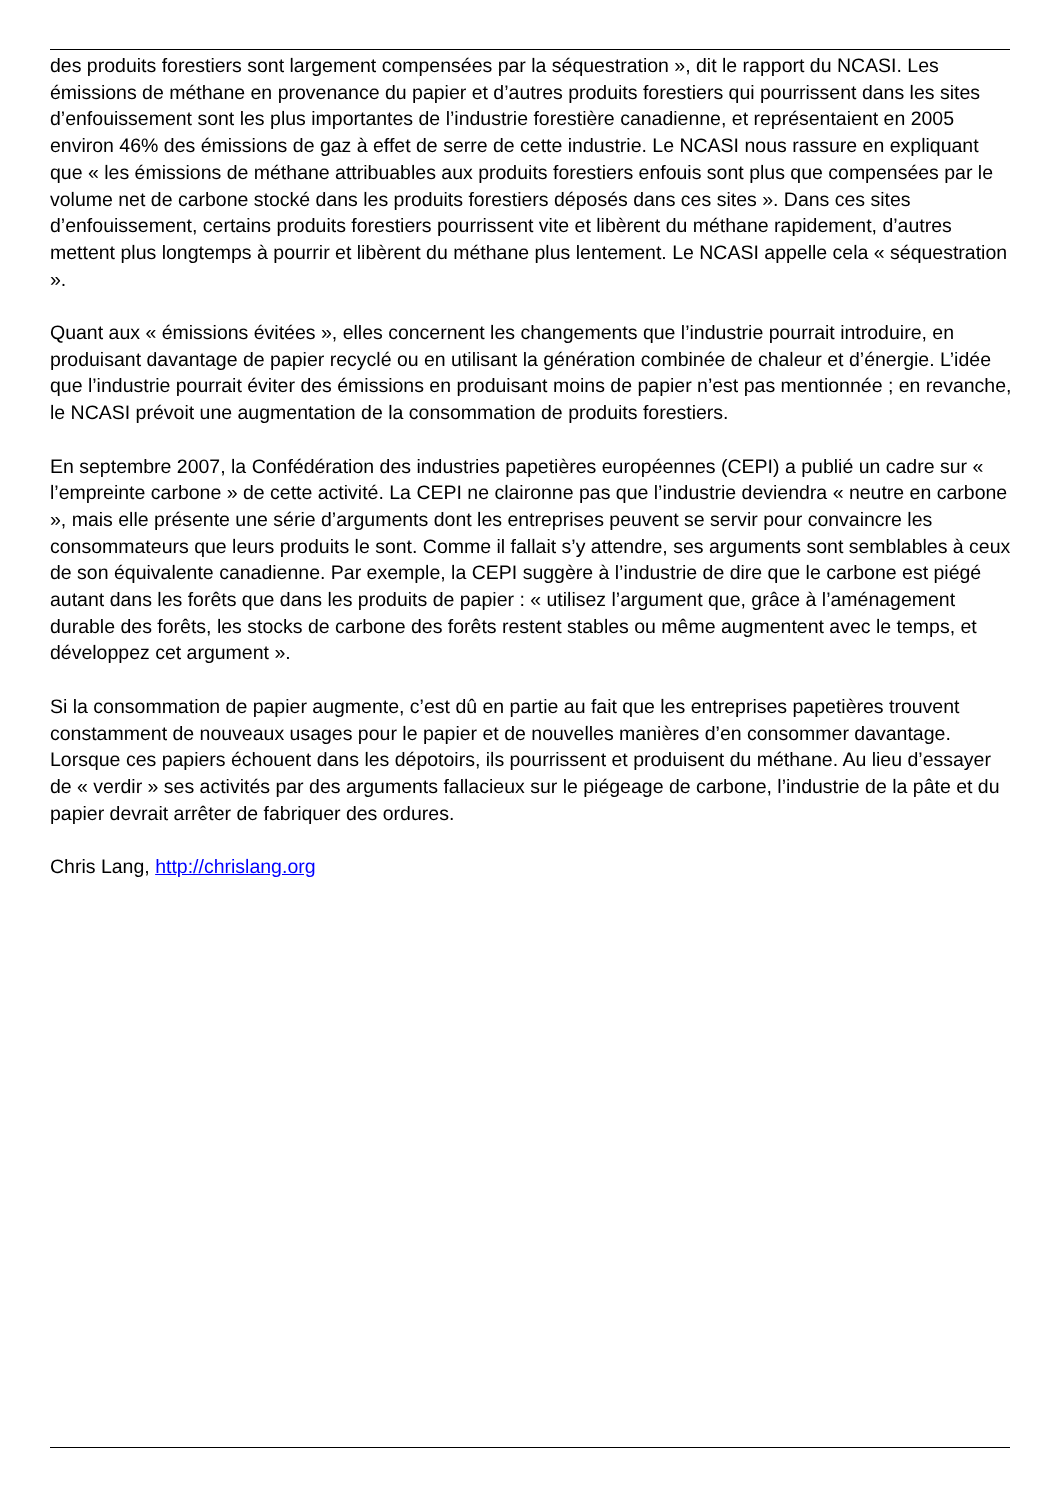des produits forestiers sont largement compensées par la séquestration », dit le rapport du NCASI. Les émissions de méthane en provenance du papier et d’autres produits forestiers qui pourrissent dans les sites d’enfouissement sont les plus importantes de l’industrie forestière canadienne, et représentaient en 2005 environ 46% des émissions de gaz à effet de serre de cette industrie. Le NCASI nous rassure en expliquant que « les émissions de méthane attribuables aux produits forestiers enfouis sont plus que compensées par le volume net de carbone stocké dans les produits forestiers déposés dans ces sites ». Dans ces sites d’enfouissement, certains produits forestiers pourrissent vite et libèrent du méthane rapidement, d’autres mettent plus longtemps à pourrir et libèrent du méthane plus lentement. Le NCASI appelle cela « séquestration ».
Quant aux « émissions évitées », elles concernent les changements que l’industrie pourrait introduire, en produisant davantage de papier recyclé ou en utilisant la génération combinée de chaleur et d’énergie. L’idée que l’industrie pourrait éviter des émissions en produisant moins de papier n’est pas mentionnée ; en revanche, le NCASI prévoit une augmentation de la consommation de produits forestiers.
En septembre 2007, la Confédération des industries papetières européennes (CEPI) a publié un cadre sur « l’empreinte carbone » de cette activité. La CEPI ne claironne pas que l’industrie deviendra « neutre en carbone », mais elle présente une série d’arguments dont les entreprises peuvent se servir pour convaincre les consommateurs que leurs produits le sont. Comme il fallait s’y attendre, ses arguments sont semblables à ceux de son équivalente canadienne. Par exemple, la CEPI suggère à l’industrie de dire que le carbone est piégé autant dans les forêts que dans les produits de papier : « utilisez l’argument que, grâce à l’aménagement durable des forêts, les stocks de carbone des forêts restent stables ou même augmentent avec le temps, et développez cet argument ».
Si la consommation de papier augmente, c’est dû en partie au fait que les entreprises papetières trouvent constamment de nouveaux usages pour le papier et de nouvelles manières d’en consommer davantage. Lorsque ces papiers échouent dans les dépotoirs, ils pourrissent et produisent du méthane. Au lieu d’essayer de « verdir » ses activités par des arguments fallacieux sur le piégeage de carbone, l’industrie de la pâte et du papier devrait arrêter de fabriquer des ordures.
Chris Lang, http://chrislang.org